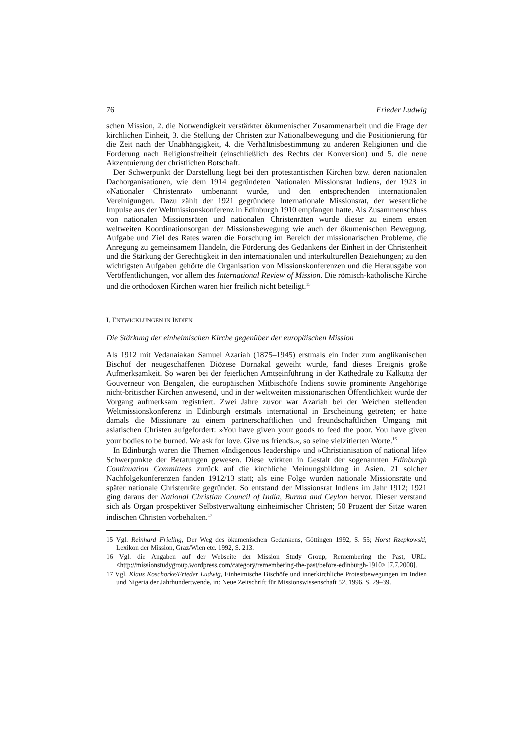76 Frieder Ludwig
schen Mission, 2. die Notwendigkeit verstärkter ökumenischer Zusammenarbeit und die Frage der kirchlichen Einheit, 3. die Stellung der Christen zur Nationalbewegung und die Positionierung für die Zeit nach der Unabhängigkeit, 4. die Verhältnisbestimmung zu anderen Religionen und die Forderung nach Religionsfreiheit (einschließlich des Rechts der Konversion) und 5. die neue Akzentuierung der christlichen Botschaft.
Der Schwerpunkt der Darstellung liegt bei den protestantischen Kirchen bzw. deren nationalen Dachorganisationen, wie dem 1914 gegründeten Nationalen Missionsrat Indiens, der 1923 in »Nationaler Christenrat« umbenannt wurde, und den entsprechenden internationalen Vereinigungen. Dazu zählt der 1921 gegründete Internationale Missionsrat, der wesentliche Impulse aus der Weltmissionskonferenz in Edinburgh 1910 empfangen hatte. Als Zusammenschluss von nationalen Missionsräten und nationalen Christenräten wurde dieser zu einem ersten weltweiten Koordinationsorgan der Missionsbewegung wie auch der ökumenischen Bewegung. Aufgabe und Ziel des Rates waren die Forschung im Bereich der missionarischen Probleme, die Anregung zu gemeinsamem Handeln, die Förderung des Gedankens der Einheit in der Christenheit und die Stärkung der Gerechtigkeit in den internationalen und interkulturellen Beziehungen; zu den wichtigsten Aufgaben gehörte die Organisation von Missionskonferenzen und die Herausgabe von Veröffentlichungen, vor allem des International Review of Mission. Die römisch-katholische Kirche und die orthodoxen Kirchen waren hier freilich nicht beteiligt.<sup>15</sup>
I. ENTWICKLUNGEN IN INDIEN
Die Stärkung der einheimischen Kirche gegenüber der europäischen Mission
Als 1912 mit Vedanaiakan Samuel Azariah (1875–1945) erstmals ein Inder zum anglikanischen Bischof der neugeschaffenen Diözese Dornakal geweiht wurde, fand dieses Ereignis große Aufmerksamkeit. So waren bei der feierlichen Amtseinführung in der Kathedrale zu Kalkutta der Gouverneur von Bengalen, die europäischen Mitbischöfe Indiens sowie prominente Angehörige nicht-britischer Kirchen anwesend, und in der weltweiten missionarischen Öffentlichkeit wurde der Vorgang aufmerksam registriert. Zwei Jahre zuvor war Azariah bei der Weichen stellenden Weltmissionskonferenz in Edinburgh erstmals international in Erscheinung getreten; er hatte damals die Missionare zu einem partnerschaftlichen und freundschaftlichen Umgang mit asiatischen Christen aufgefordert: »You have given your goods to feed the poor. You have given your bodies to be burned. We ask for love. Give us friends.«, so seine vielzitierten Worte.<sup>16</sup>
In Edinburgh waren die Themen »Indigenous leadership« und »Christianisation of national life« Schwerpunkte der Beratungen gewesen. Diese wirkten in Gestalt der sogenannten Edinburgh Continuation Committees zurück auf die kirchliche Meinungsbildung in Asien. 21 solcher Nachfolgekonferenzen fanden 1912/13 statt; als eine Folge wurden nationale Missionsräte und später nationale Christenräte gegründet. So entstand der Missionsrat Indiens im Jahr 1912; 1921 ging daraus der National Christian Council of India, Burma and Ceylon hervor. Dieser verstand sich als Organ prospektiver Selbstverwaltung einheimischer Christen; 50 Prozent der Sitze waren indischen Christen vorbehalten.<sup>17</sup>
15 Vgl. Reinhard Frieling, Der Weg des ökumenischen Gedankens, Göttingen 1992, S. 55; Horst Rzepkowski, Lexikon der Mission, Graz/Wien etc. 1992, S. 213.
16 Vgl. die Angaben auf der Webseite der Mission Study Group, Remembering the Past, URL: <http://missionstudygroup.wordpress.com/category/remembering-the-past/before-edinburgh-1910> [7.7.2008].
17 Vgl. Klaus Koschorke/Frieder Ludwig, Einheimische Bischöfe und innerkirchliche Protestbewegungen im Indien und Nigeria der Jahrhundertwende, in: Neue Zeitschrift für Missionswissenschaft 52, 1996, S. 29–39.